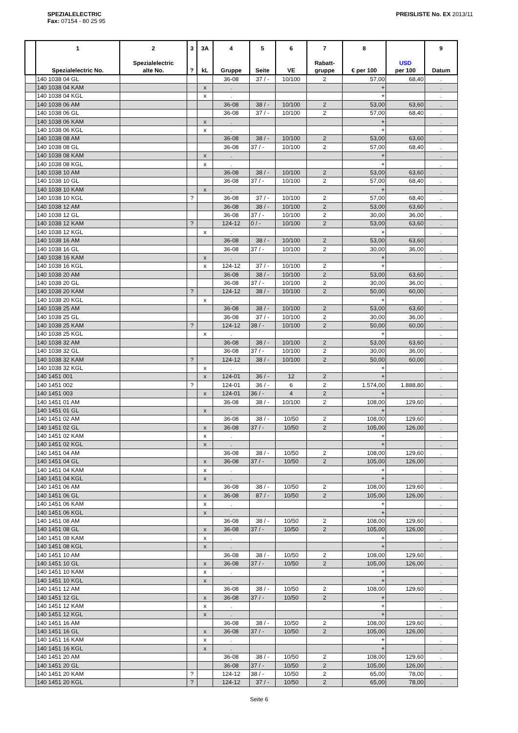SPEZIALELECTRIC
Fax: 07154 - 80 25 95
PREISLISTE No. EX 2013/11
| | 1 Spezialelectric No. | 2 Spezialelectric alte No. | 3 ? | 3A kL | 4 Gruppe | 5 Seite | 6 VE | 7 Rabatt- gruppe | 8 € per 100 | USD per 100 | 9 Datum |
| --- | --- | --- | --- | --- | --- | --- | --- | --- | --- | --- | --- |
| | 140 1038 04 GL | | | | 36-08 | 37 / - | 10/100 | 2 | 57,00 | 68,40 | . |
| | 140 1038 04 KAM | | | x | . | | | | + | | . |
| | 140 1038 04 KGL | | | x | . | | | | + | | . |
| | 140 1038 06 AM | | | | 36-08 | 38 / - | 10/100 | 2 | 53,00 | 63,60 | . |
| | 140 1038 06 GL | | | | 36-08 | 37 / - | 10/100 | 2 | 57,00 | 68,40 | . |
| | 140 1038 06 KAM | | | x | . | | | | + | | . |
| | 140 1038 06 KGL | | | x | . | | | | + | | . |
| | 140 1038 08 AM | | | | 36-08 | 38 / - | 10/100 | 2 | 53,00 | 63,60 | . |
| | 140 1038 08 GL | | | | 36-08 | 37 / - | 10/100 | 2 | 57,00 | 68,40 | . |
| | 140 1038 08 KAM | | | x | . | | | | + | | . |
| | 140 1038 08 KGL | | | x | . | | | | + | | . |
| | 140 1038 10 AM | | | | 36-08 | 38 / - | 10/100 | 2 | 53,00 | 63,60 | . |
| | 140 1038 10 GL | | | | 36-08 | 37 / - | 10/100 | 2 | 57,00 | 68,40 | . |
| | 140 1038 10 KAM | | | x | . | | | | + | | . |
| | 140 1038 10 KGL | | ? | | 36-08 | 37 / - | 10/100 | 2 | 57,00 | 68,40 | . |
| | 140 1038 12 AM | | | | 36-08 | 38 / - | 10/100 | 2 | 53,00 | 63,60 | . |
| | 140 1038 12 GL | | | | 36-08 | 37 / - | 10/100 | 2 | 30,00 | 36,00 | . |
| | 140 1038 12 KAM | | ? | | 124-12 | 0 / - | 10/100 | 2 | 53,00 | 63,60 | . |
| | 140 1038 12 KGL | | | x | . | | | | + | | . |
| | 140 1038 16 AM | | | | 36-08 | 38 / - | 10/100 | 2 | 53,00 | 63,60 | . |
| | 140 1038 16 GL | | | | 36-08 | 37 / - | 10/100 | 2 | 30,00 | 36,00 | . |
| | 140 1038 16 KAM | | | x | . | | | | + | | . |
| | 140 1038 16 KGL | | | x | 124-12 | 37 / - | 10/100 | 2 | + | | . |
| | 140 1038 20 AM | | | | 36-08 | 38 / - | 10/100 | 2 | 53,00 | 63,60 | . |
| | 140 1038 20 GL | | | | 36-08 | 37 / - | 10/100 | 2 | 30,00 | 36,00 | . |
| | 140 1038 20 KAM | | ? | | 124-12 | 38 / - | 10/100 | 2 | 50,00 | 60,00 | . |
| | 140 1038 20 KGL | | | x | . | | | | + | | . |
| | 140 1038 25 AM | | | | 36-08 | 38 / - | 10/100 | 2 | 53,00 | 63,60 | . |
| | 140 1038 25 GL | | | | 36-08 | 37 / - | 10/100 | 2 | 30,00 | 36,00 | . |
| | 140 1038 25 KAM | | ? | | 124-12 | 38 / - | 10/100 | 2 | 50,00 | 60,00 | . |
| | 140 1038 25 KGL | | | x | . | | | | + | | . |
| | 140 1038 32 AM | | | | 36-08 | 38 / - | 10/100 | 2 | 53,00 | 63,60 | . |
| | 140 1038 32 GL | | | | 36-08 | 37 / - | 10/100 | 2 | 30,00 | 36,00 | . |
| | 140 1038 32 KAM | | ? | | 124-12 | 38 / - | 10/100 | 2 | 50,00 | 60,00 | . |
| | 140 1038 32 KGL | | | x | . | | | | + | | . |
| | 140 1451 001 | | | x | 124-01 | 36 / - | 12 | 2 | + | | . |
| | 140 1451 002 | | ? | | 124-01 | 36 / - | 6 | 2 | 1.574,00 | 1.888,80 | . |
| | 140 1451 003 | | | x | 124-01 | 36 / - | 4 | 2 | + | | . |
| | 140 1451 01 AM | | | | 36-08 | 38 / - | 10/100 | 2 | 108,00 | 129,60 | . |
| | 140 1451 01 GL | | | x | . | | | | + | | . |
| | 140 1451 02 AM | | | | 36-08 | 38 / - | 10/50 | 2 | 108,00 | 129,60 | . |
| | 140 1451 02 GL | | | x | 36-08 | 37 / - | 10/50 | 2 | 105,00 | 126,00 | . |
| | 140 1451 02 KAM | | | x | . | | | | + | | . |
| | 140 1451 02 KGL | | | x | . | | | | + | | . |
| | 140 1451 04 AM | | | | 36-08 | 38 / - | 10/50 | 2 | 108,00 | 129,60 | . |
| | 140 1451 04 GL | | | x | 36-08 | 37 / - | 10/50 | 2 | 105,00 | 126,00 | . |
| | 140 1451 04 KAM | | | x | . | | | | + | | . |
| | 140 1451 04 KGL | | | x | . | | | | + | | . |
| | 140 1451 06 AM | | | | 36-08 | 38 / - | 10/50 | 2 | 108,00 | 129,60 | . |
| | 140 1451 06 GL | | | x | 36-08 | 87 / - | 10/50 | 2 | 105,00 | 126,00 | . |
| | 140 1451 06 KAM | | | x | . | | | | + | | . |
| | 140 1451 06 KGL | | | x | . | | | | + | | . |
| | 140 1451 08 AM | | | | 36-08 | 38 / - | 10/50 | 2 | 108,00 | 129,60 | . |
| | 140 1451 08 GL | | | x | 36-08 | 37 / - | 10/50 | 2 | 105,00 | 126,00 | . |
| | 140 1451 08 KAM | | | x | . | | | | + | | . |
| | 140 1451 08 KGL | | | x | . | | | | + | | . |
| | 140 1451 10 AM | | | | 36-08 | 38 / - | 10/50 | 2 | 108,00 | 129,60 | . |
| | 140 1451 10 GL | | | x | 36-08 | 37 / - | 10/50 | 2 | 105,00 | 126,00 | . |
| | 140 1451 10 KAM | | | x | . | | | | + | | . |
| | 140 1451 10 KGL | | | x | . | | | | + | | . |
| | 140 1451 12 AM | | | | 36-08 | 38 / - | 10/50 | 2 | 108,00 | 129,60 | . |
| | 140 1451 12 GL | | | x | 36-08 | 37 / - | 10/50 | 2 | + | | . |
| | 140 1451 12 KAM | | | x | . | | | | + | | . |
| | 140 1451 12 KGL | | | x | . | | | | + | | . |
| | 140 1451 16 AM | | | | 36-08 | 38 / - | 10/50 | 2 | 108,00 | 129,60 | . |
| | 140 1451 16 GL | | | x | 36-08 | 37 / - | 10/50 | 2 | 105,00 | 126,00 | . |
| | 140 1451 16 KAM | | | x | . | | | | + | | . |
| | 140 1451 16 KGL | | | x | . | | | | + | | . |
| | 140 1451 20 AM | | | | 36-08 | 38 / - | 10/50 | 2 | 108,00 | 129,60 | . |
| | 140 1451 20 GL | | | | 36-08 | 37 / - | 10/50 | 2 | 105,00 | 126,00 | . |
| | 140 1451 20 KAM | | ? | | 124-12 | 38 / - | 10/50 | 2 | 65,00 | 78,00 | . |
| | 140 1451 20 KGL | | ? | | 124-12 | 37 / - | 10/50 | 2 | 65,00 | 78,00 | . |
Seite 6